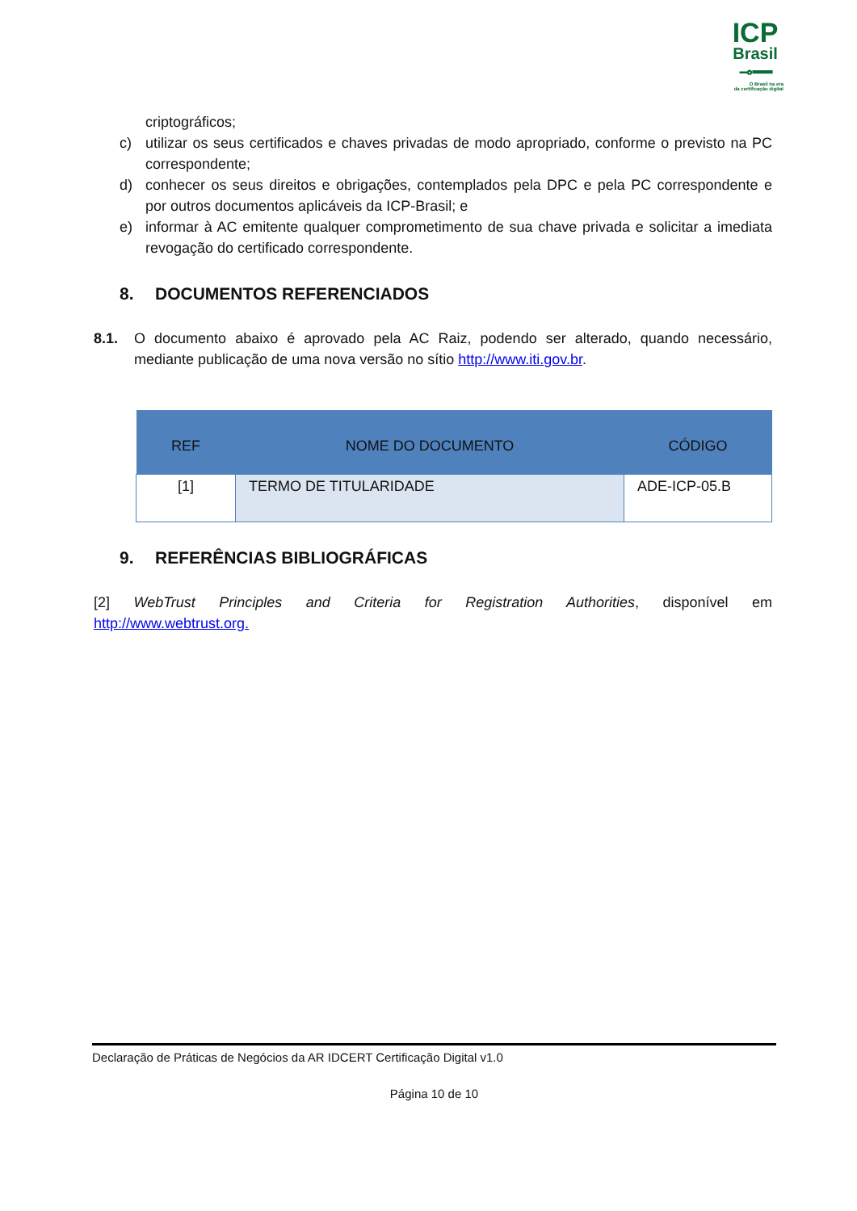ICP
Brasil
⊸━━
O Brasil na era
da certificação digital
criptográficos;
c) utilizar os seus certificados e chaves privadas de modo apropriado, conforme o previsto na PC correspondente;
d) conhecer os seus direitos e obrigações, contemplados pela DPC e pela PC correspondente e por outros documentos aplicáveis da ICP-Brasil; e
e) informar à AC emitente qualquer comprometimento de sua chave privada e solicitar a imediata revogação do certificado correspondente.
8. DOCUMENTOS REFERENCIADOS
8.1. O documento abaixo é aprovado pela AC Raiz, podendo ser alterado, quando necessário, mediante publicação de uma nova versão no sítio http://www.iti.gov.br.
| REF | NOME DO DOCUMENTO | CÓDIGO |
| --- | --- | --- |
| [1] | TERMO DE TITULARIDADE | ADE-ICP-05.B |
9. REFERÊNCIAS BIBLIOGRÁFICAS
[2] WebTrust Principles and Criteria for Registration Authorities, disponível em http://www.webtrust.org.
Declaração de Práticas de Negócios da AR IDCERT Certificação Digital v1.0
Página 10 de 10